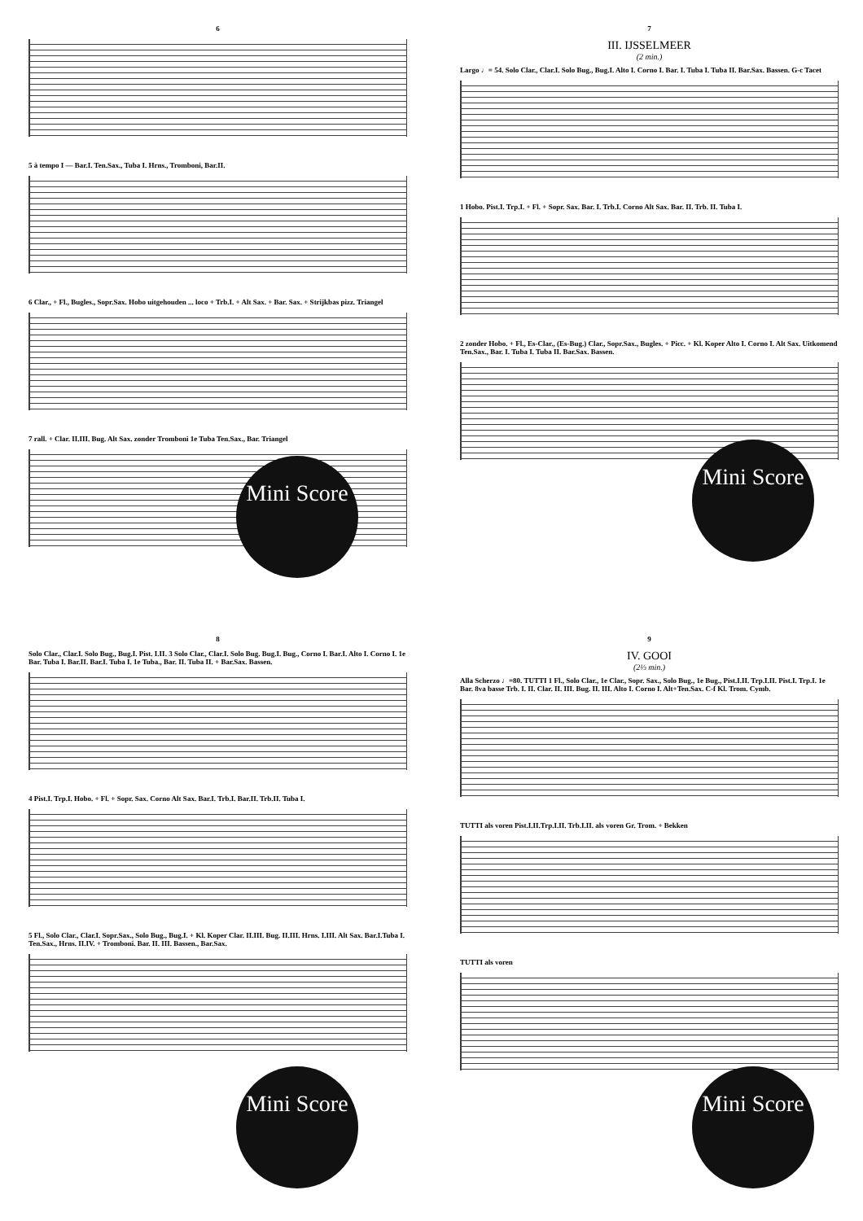6
5 à tempo I — Bar.I. Ten.Sax., Tuba I. Hrns., Tromboni, Bar.II.
6 Clar., + Fl., Bugles., Sopr.Sax. Hobo uitgehouden ... loco + Trb.I. + Alt Sax. + Bar. Sax. + Strijkbas pizz. Triangel
7 rall. + Clar. II.III. Bug. Alt Sax. zonder Tromboni 1e Tuba Ten.Sax., Bar. Triangel
Mini Score
7
III. IJSSELMEER
(2 min.)
Largo ♩= 54. Solo Clar., Clar.I. Solo Bug., Bug.I. Alto I. Corno I. Bar. I. Tuba I. Tuba II. Bar.Sax. Bassen. G-c Tacet
1 Hobo. Pist.I. Trp.I. + Fl. + Sopr. Sax. Bar. I. Trb.I. Corno Alt Sax. Bar. II. Trb. II. Tuba I.
2 zonder Hobo. + Fl., Es-Clar., (Es-Bug.) Clar., Sopr.Sax., Bugles. + Picc. + Kl. Koper Alto I. Corno I. Alt Sax. Uitkomend Ten.Sax., Bar. I. Tuba I. Tuba II. Bar.Sax. Bassen.
Mini Score
8
Solo Clar., Clar.I. Solo Bug., Bug.I. Pist. I.II. 3 Solo Clar., Clar.I. Solo Bug. Bug.I. Bug., Corno I. Bar.I. Alto I. Corno I. 1e Bar. Tuba I. Bar.II. Bar.I. Tuba I. 1e Tuba., Bar. II. Tuba II. + Bar.Sax. Bassen.
4 Pist.I. Trp.I. Hobo. + Fl. + Sopr. Sax. Corno Alt Sax. Bar.I. Trb.I. Bar.II. Trb.II. Tuba I.
5 Fl., Solo Clar., Clar.I. Sopr.Sax., Solo Bug., Bug.I. + Kl. Koper Clar. II.III. Bug. II.III. Hrns. I.III. Alt Sax. Bar.I.Tuba I. Ten.Sax., Hrns. II.IV. + Tromboni. Bar. II. III. Bassen., Bar.Sax.
Mini Score
9
IV. GOOI
(2⅓ min.)
Alla Scherzo ♩=80. TUTTI 1 Fl., Solo Clar., 1e Clar., Sopr. Sax., Solo Bug., 1e Bug., Pist.I.II. Trp.I.II. Pist.I. Trp.I. 1e Bar. 8va basse Trb. I. II. Clar. II. III. Bug. II. III. Alto I. Corno I. Alt+Ten.Sax. C-f Kl. Trom. Cymb.
TUTTI als voren Pist.I.II.Trp.I.II. Trb.I.II. als voren Gr. Trom. + Bekken
TUTTI als voren
Mini Score